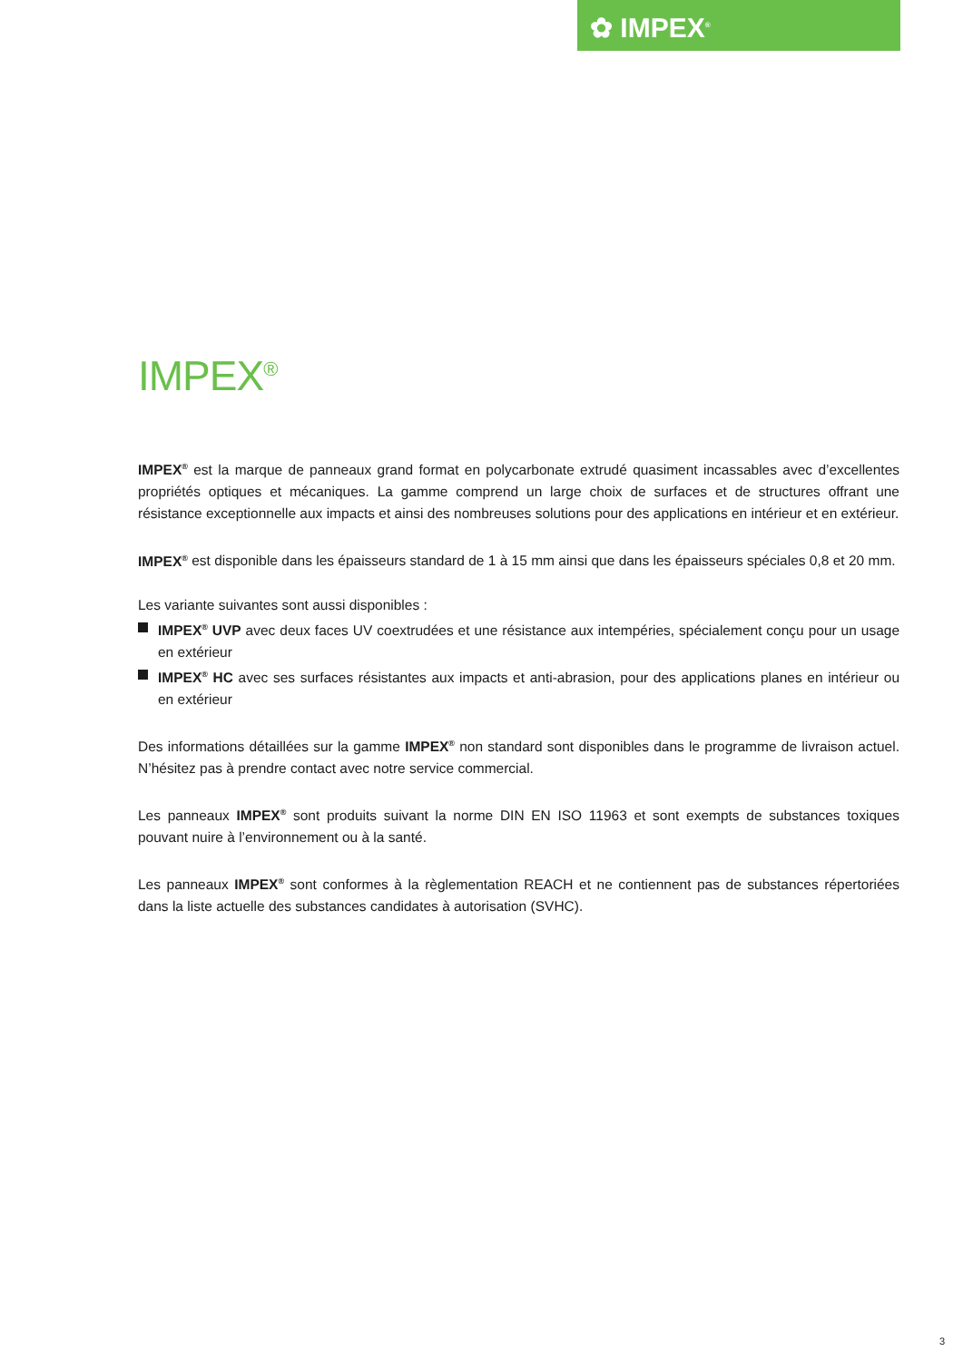✿ IMPEX<sup>®</sup>
IMPEX<sup>®</sup>
IMPEX<sup>®</sup> est la marque de panneaux grand format en polycarbonate extrudé quasiment incassables avec d’excellentes propriétés optiques et mécaniques. La gamme comprend un large choix de surfaces et de structures offrant une résistance exceptionnelle aux impacts et ainsi des nombreuses solutions pour des applications en intérieur et en extérieur.
IMPEX<sup>®</sup> est disponible dans les épaisseurs standard de 1 à 15 mm ainsi que dans les épaisseurs spéciales 0,8 et 20 mm.
Les variante suivantes sont aussi disponibles :
IMPEX<sup>®</sup> UVP avec deux faces UV coextrudées et une résistance aux intempéries, spécialement conçu pour un usage en extérieur
IMPEX<sup>®</sup> HC avec ses surfaces résistantes aux impacts et anti-abrasion, pour des applications planes en intérieur ou en extérieur
Des informations détaillées sur la gamme IMPEX<sup>®</sup> non standard sont disponibles dans le programme de livraison actuel. N’hésitez pas à prendre contact avec notre service commercial.
Les panneaux IMPEX<sup>®</sup> sont produits suivant la norme DIN EN ISO 11963 et sont exempts de substances toxiques pouvant nuire à l’environnement ou à la santé.
Les panneaux IMPEX<sup>®</sup> sont conformes à la règlementation REACH et ne contiennent pas de substances répertoriées dans la liste actuelle des substances candidates à autorisation (SVHC).
3